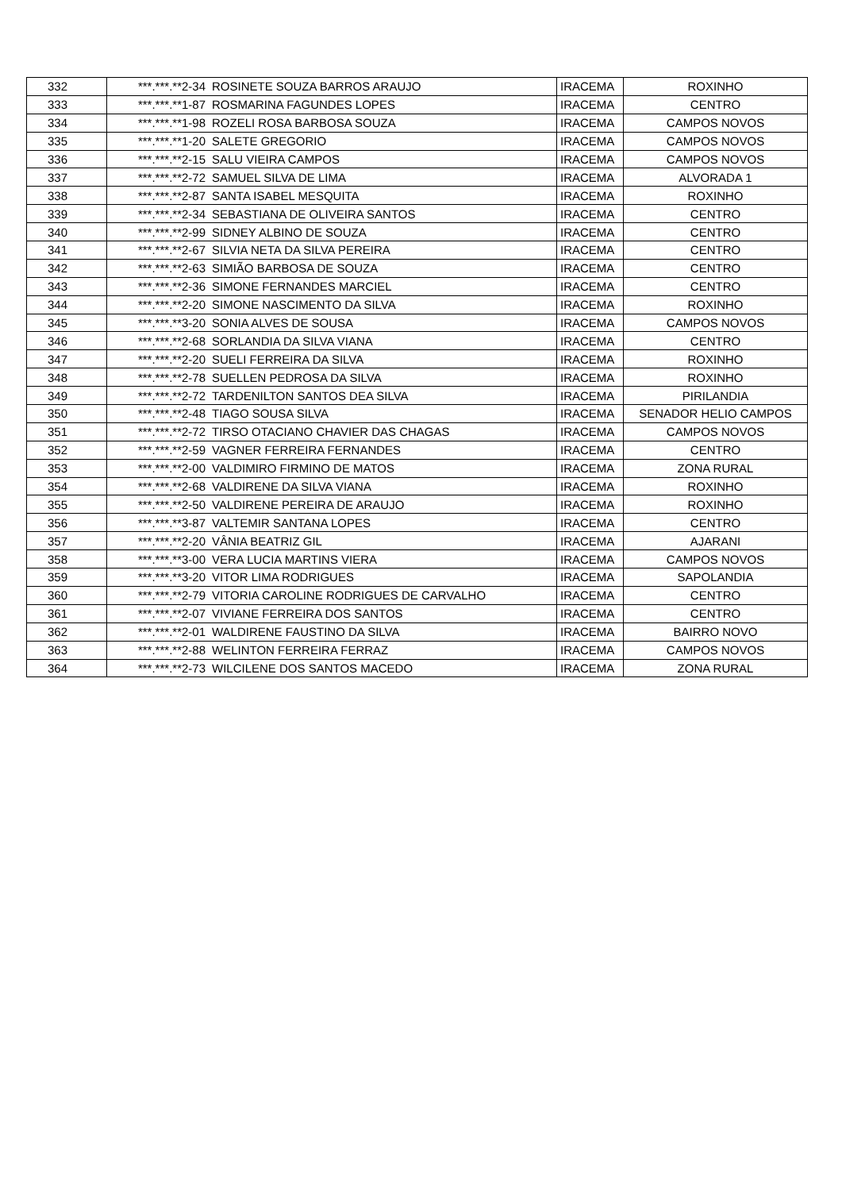| 332 | ***.***.**2-34 | ROSINETE SOUZA BARROS ARAUJO | IRACEMA | ROXINHO |
| 333 | ***.***.**1-87 | ROSMARINA FAGUNDES LOPES | IRACEMA | CENTRO |
| 334 | ***.***.**1-98 | ROZELI ROSA BARBOSA SOUZA | IRACEMA | CAMPOS NOVOS |
| 335 | ***.***.**1-20 | SALETE GREGORIO | IRACEMA | CAMPOS NOVOS |
| 336 | ***.***.**2-15 | SALU VIEIRA CAMPOS | IRACEMA | CAMPOS NOVOS |
| 337 | ***.***.**2-72 | SAMUEL SILVA DE LIMA | IRACEMA | ALVORADA 1 |
| 338 | ***.***.**2-87 | SANTA ISABEL MESQUITA | IRACEMA | ROXINHO |
| 339 | ***.***.**2-34 | SEBASTIANA DE OLIVEIRA SANTOS | IRACEMA | CENTRO |
| 340 | ***.***.**2-99 | SIDNEY ALBINO DE SOUZA | IRACEMA | CENTRO |
| 341 | ***.***.**2-67 | SILVIA NETA DA SILVA PEREIRA | IRACEMA | CENTRO |
| 342 | ***.***.**2-63 | SIMIÃO BARBOSA DE SOUZA | IRACEMA | CENTRO |
| 343 | ***.***.**2-36 | SIMONE FERNANDES MARCIEL | IRACEMA | CENTRO |
| 344 | ***.***.**2-20 | SIMONE NASCIMENTO DA SILVA | IRACEMA | ROXINHO |
| 345 | ***.***.**3-20 | SONIA ALVES DE SOUSA | IRACEMA | CAMPOS NOVOS |
| 346 | ***.***.**2-68 | SORLANDIA DA SILVA VIANA | IRACEMA | CENTRO |
| 347 | ***.***.**2-20 | SUELI FERREIRA DA SILVA | IRACEMA | ROXINHO |
| 348 | ***.***.**2-78 | SUELLEN PEDROSA DA SILVA | IRACEMA | ROXINHO |
| 349 | ***.***.**2-72 | TARDENILTON SANTOS DEA SILVA | IRACEMA | PIRILANDIA |
| 350 | ***.***.**2-48 | TIAGO SOUSA SILVA | IRACEMA | SENADOR HELIO CAMPOS |
| 351 | ***.***.**2-72 | TIRSO OTACIANO CHAVIER DAS CHAGAS | IRACEMA | CAMPOS NOVOS |
| 352 | ***.***.**2-59 | VAGNER FERREIRA FERNANDES | IRACEMA | CENTRO |
| 353 | ***.***.**2-00 | VALDIMIRO FIRMINO DE MATOS | IRACEMA | ZONA RURAL |
| 354 | ***.***.**2-68 | VALDIRENE DA SILVA VIANA | IRACEMA | ROXINHO |
| 355 | ***.***.**2-50 | VALDIRENE PEREIRA DE ARAUJO | IRACEMA | ROXINHO |
| 356 | ***.***.**3-87 | VALTEMIR SANTANA LOPES | IRACEMA | CENTRO |
| 357 | ***.***.**2-20 | VÂNIA BEATRIZ GIL | IRACEMA | AJARANI |
| 358 | ***.***.**3-00 | VERA LUCIA MARTINS VIERA | IRACEMA | CAMPOS NOVOS |
| 359 | ***.***.**3-20 | VITOR LIMA RODRIGUES | IRACEMA | SAPOLANDIA |
| 360 | ***.***.**2-79 | VITORIA CAROLINE RODRIGUES DE CARVALHO | IRACEMA | CENTRO |
| 361 | ***.***.**2-07 | VIVIANE FERREIRA DOS SANTOS | IRACEMA | CENTRO |
| 362 | ***.***.**2-01 | WALDIRENE FAUSTINO DA SILVA | IRACEMA | BAIRRO NOVO |
| 363 | ***.***.**2-88 | WELINTON FERREIRA FERRAZ | IRACEMA | CAMPOS NOVOS |
| 364 | ***.***.**2-73 | WILCILENE DOS SANTOS MACEDO | IRACEMA | ZONA RURAL |